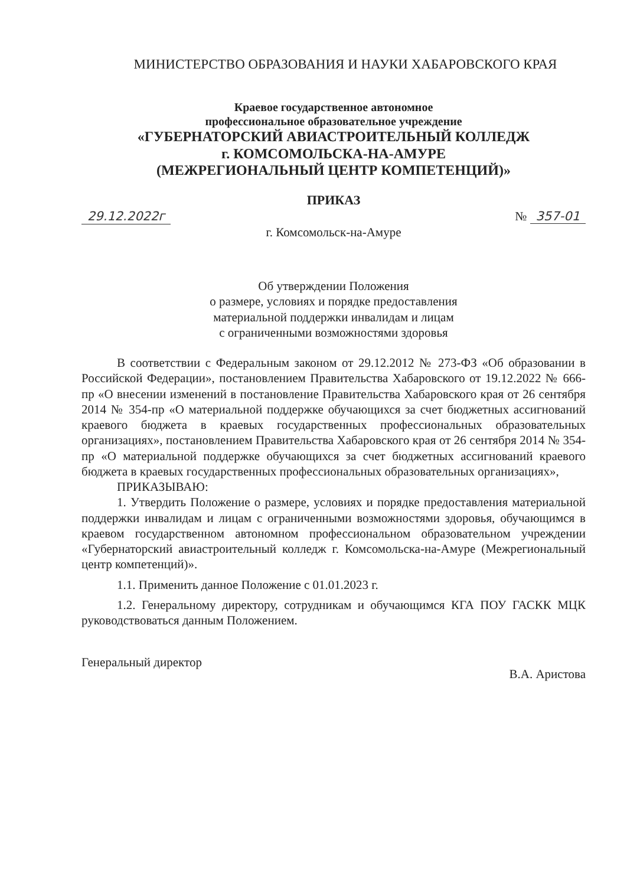МИНИСТЕРСТВО ОБРАЗОВАНИЯ И НАУКИ ХАБАРОВСКОГО КРАЯ
Краевое государственное автономное
профессиональное образовательное учреждение
«ГУБЕРНАТОРСКИЙ АВИАСТРОИТЕЛЬНЫЙ КОЛЛЕДЖ
г. КОМСОМОЛЬСКА-НА-АМУРЕ
(МЕЖРЕГИОНАЛЬНЫЙ ЦЕНТР КОМПЕТЕНЦИЙ)»
ПРИКАЗ
29.12.2022г № 357-01
г. Комсомольск-на-Амуре
Об утверждении Положения
о размере, условиях и порядке предоставления
материальной поддержки инвалидам и лицам
с ограниченными возможностями здоровья
В соответствии с Федеральным законом от 29.12.2012 № 273-ФЗ «Об образовании в Российской Федерации», постановлением Правительства Хабаровского от 19.12.2022 № 666-пр «О внесении изменений в постановление Правительства Хабаровского края от 26 сентября 2014 № 354-пр «О материальной поддержке обучающихся за счет бюджетных ассигнований краевого бюджета в краевых государственных профессиональных образовательных организациях», постановлением Правительства Хабаровского края от 26 сентября 2014 № 354-пр «О материальной поддержке обучающихся за счет бюджетных ассигнований краевого бюджета в краевых государственных профессиональных образовательных организациях»,
ПРИКАЗЫВАЮ:
1. Утвердить Положение о размере, условиях и порядке предоставления материальной поддержки инвалидам и лицам с ограниченными возможностями здоровья, обучающимся в краевом государственном автономном профессиональном образовательном учреждении «Губернаторский авиастроительный колледж г. Комсомольска-на-Амуре (Межрегиональный центр компетенций)».
1.1. Применить данное Положение с 01.01.2023 г.
1.2. Генеральному директору, сотрудникам и обучающимся КГА ПОУ ГАСКК МЦК руководствоваться данным Положением.
Генеральный директор В.А. Аристова